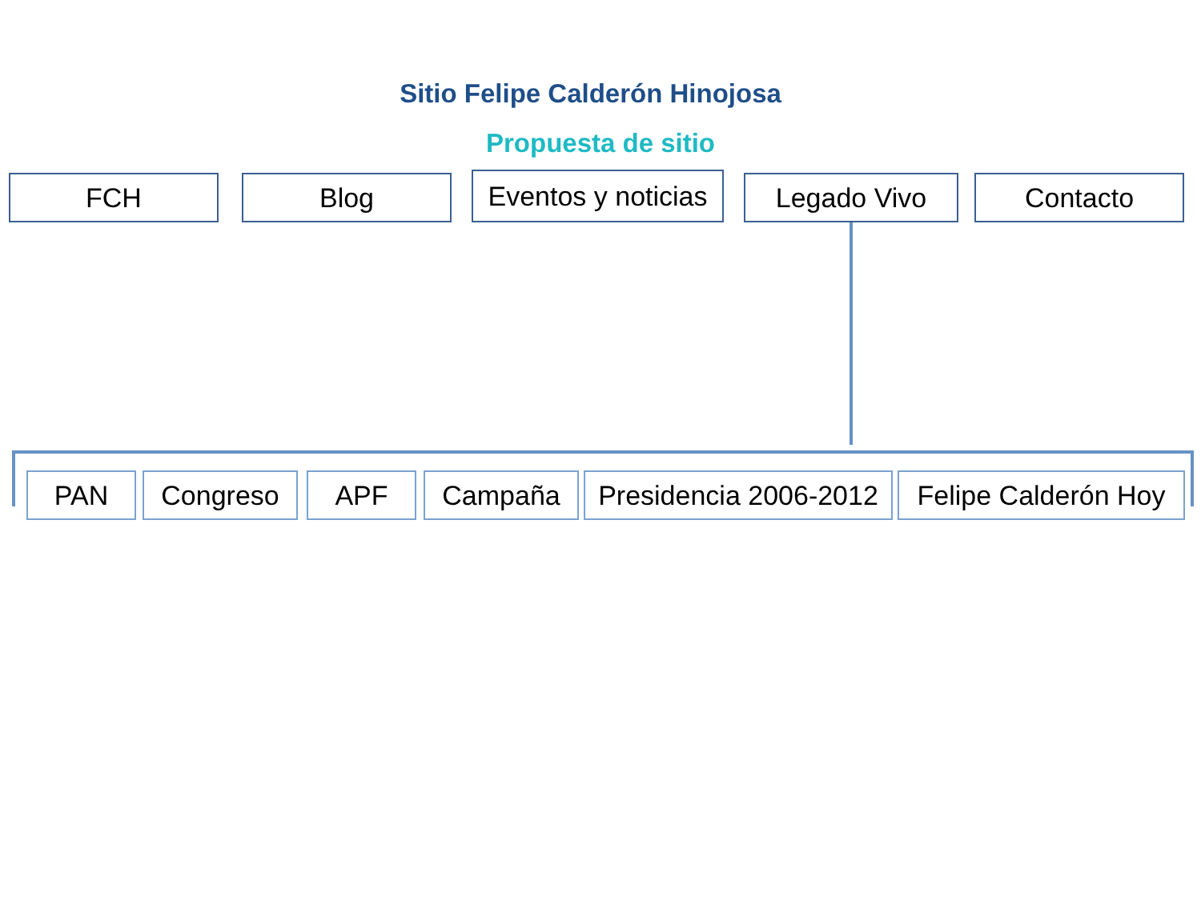Sitio Felipe Calderón Hinojosa
Propuesta de sitio
FCH Blog
Eventos y noticias
Legado Vivo Contacto
PAN Congreso APF Campaña Presidencia 2006-2012
Felipe Calderón Hoy